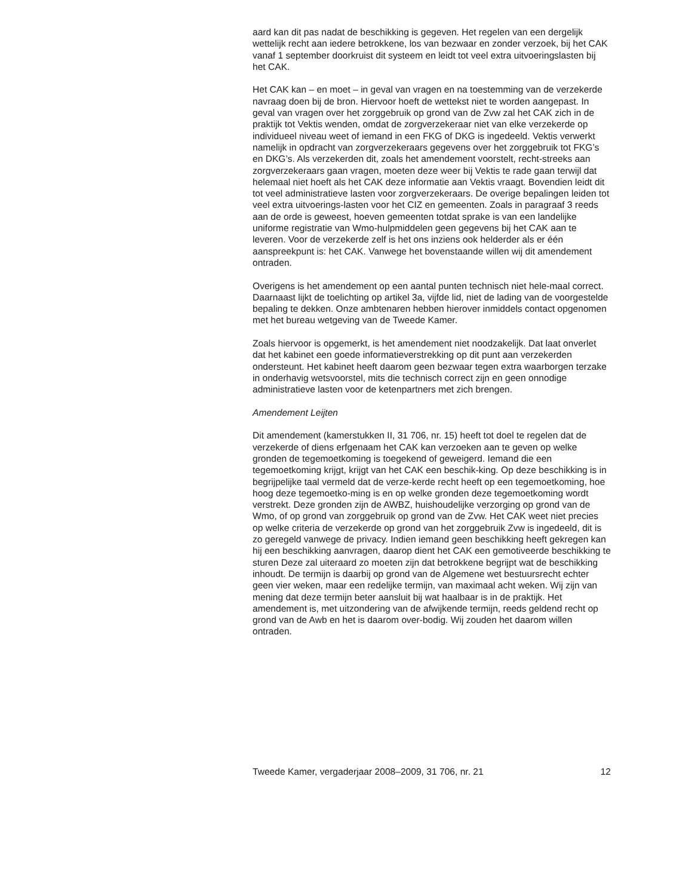aard kan dit pas nadat de beschikking is gegeven. Het regelen van een dergelijk wettelijk recht aan iedere betrokkene, los van bezwaar en zonder verzoek, bij het CAK vanaf 1 september doorkruist dit systeem en leidt tot veel extra uitvoeringslasten bij het CAK.
Het CAK kan – en moet – in geval van vragen en na toestemming van de verzekerde navraag doen bij de bron. Hiervoor hoeft de wettekst niet te worden aangepast. In geval van vragen over het zorggebruik op grond van de Zvw zal het CAK zich in de praktijk tot Vektis wenden, omdat de zorgverzekeraar niet van elke verzekerde op individueel niveau weet of iemand in een FKG of DKG is ingedeeld. Vektis verwerkt namelijk in opdracht van zorgverzekeraars gegevens over het zorggebruik tot FKG’s en DKG’s. Als verzekerden dit, zoals het amendement voorstelt, recht-streeks aan zorgverzekeraars gaan vragen, moeten deze weer bij Vektis te rade gaan terwijl dat helemaal niet hoeft als het CAK deze informatie aan Vektis vraagt. Bovendien leidt dit tot veel administratieve lasten voor zorgverzekeraars. De overige bepalingen leiden tot veel extra uitvoerings-lasten voor het CIZ en gemeenten. Zoals in paragraaf 3 reeds aan de orde is geweest, hoeven gemeenten totdat sprake is van een landelijke uniforme registratie van Wmo-hulpmiddelen geen gegevens bij het CAK aan te leveren. Voor de verzekerde zelf is het ons inziens ook helderder als er één aanspreekpunt is: het CAK. Vanwege het bovenstaande willen wij dit amendement ontraden.
Overigens is het amendement op een aantal punten technisch niet hele-maal correct. Daarnaast lijkt de toelichting op artikel 3a, vijfde lid, niet de lading van de voorgestelde bepaling te dekken. Onze ambtenaren hebben hierover inmiddels contact opgenomen met het bureau wetgeving van de Tweede Kamer.
Zoals hiervoor is opgemerkt, is het amendement niet noodzakelijk. Dat laat onverlet dat het kabinet een goede informatieverstrekking op dit punt aan verzekerden ondersteunt. Het kabinet heeft daarom geen bezwaar tegen extra waarborgen terzake in onderhavig wetsvoorstel, mits die technisch correct zijn en geen onnodige administratieve lasten voor de ketenpartners met zich brengen.
Amendement Leijten
Dit amendement (kamerstukken II, 31 706, nr. 15) heeft tot doel te regelen dat de verzekerde of diens erfgenaam het CAK kan verzoeken aan te geven op welke gronden de tegemoetkoming is toegekend of geweigerd. Iemand die een tegemoetkoming krijgt, krijgt van het CAK een beschik-king. Op deze beschikking is in begrijpelijke taal vermeld dat de verze-kerde recht heeft op een tegemoetkoming, hoe hoog deze tegemoetko-ming is en op welke gronden deze tegemoetkoming wordt verstrekt. Deze gronden zijn de AWBZ, huishoudelijke verzorging op grond van de Wmo, of op grond van zorggebruik op grond van de Zvw. Het CAK weet niet precies op welke criteria de verzekerde op grond van het zorggebruik Zvw is ingedeeld, dit is zo geregeld vanwege de privacy. Indien iemand geen beschikking heeft gekregen kan hij een beschikking aanvragen, daarop dient het CAK een gemotiveerde beschikking te sturen Deze zal uiteraard zo moeten zijn dat betrokkene begrijpt wat de beschikking inhoudt. De termijn is daarbij op grond van de Algemene wet bestuursrecht echter geen vier weken, maar een redelijke termijn, van maximaal acht weken. Wij zijn van mening dat deze termijn beter aansluit bij wat haalbaar is in de praktijk. Het amendement is, met uitzondering van de afwijkende termijn, reeds geldend recht op grond van de Awb en het is daarom over-bodig. Wij zouden het daarom willen ontraden.
Tweede Kamer, vergaderjaar 2008–2009, 31 706, nr. 21 12